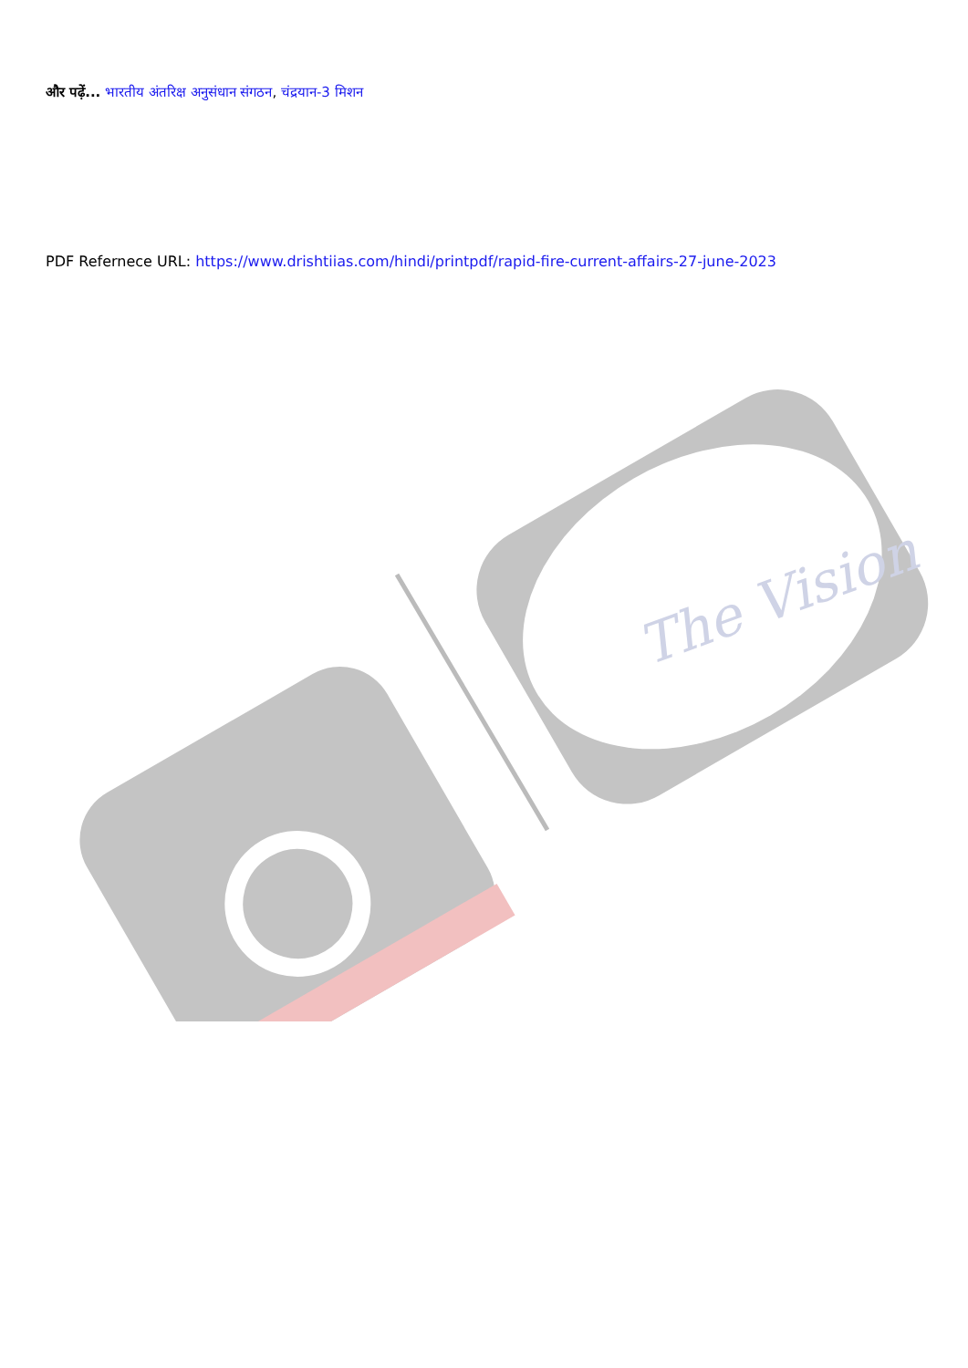और पढ़ें... भारतीय अंतरिक्ष अनुसंधान संगठन, चंद्रयान-3 मिशन
PDF Refernece URL: https://www.drishtiias.com/hindi/printpdf/rapid-fire-current-affairs-27-june-2023
The Vision